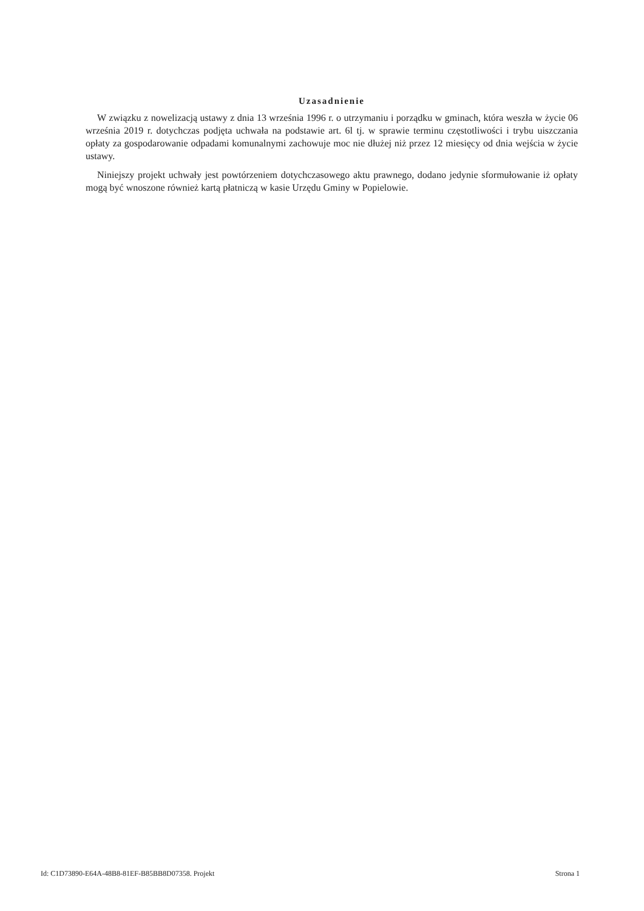Uzasadnienie
W związku z nowelizacją ustawy z dnia 13 września 1996 r. o utrzymaniu i porządku w gminach, która weszła w życie 06 września 2019 r. dotychczas podjęta uchwała na podstawie art. 6l tj. w sprawie terminu częstotliwości i trybu uiszczania opłaty za gospodarowanie odpadami komunalnymi zachowuje moc nie dłużej niż przez 12 miesięcy od dnia wejścia w życie ustawy.
Niniejszy projekt uchwały jest powtórzeniem dotychczasowego aktu prawnego, dodano jedynie sformułowanie iż opłaty mogą być wnoszone również kartą płatniczą w kasie Urzędu Gminy w Popielowie.
Id: C1D73890-E64A-48B8-81EF-B85BB8D07358. Projekt Strona 1